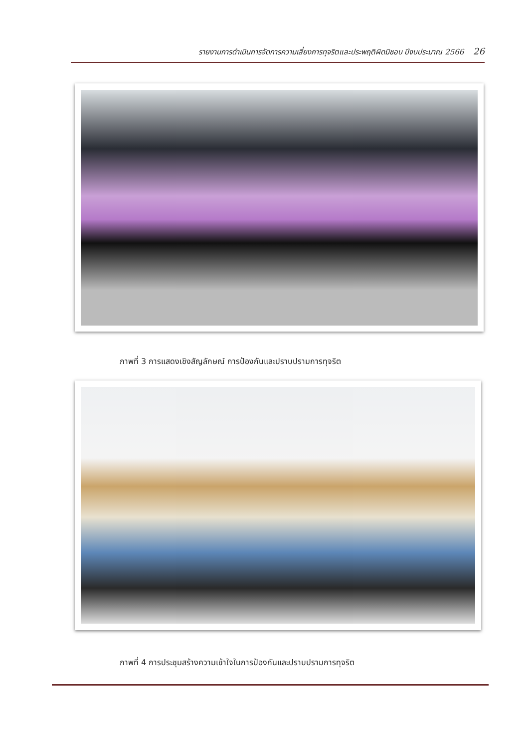รายงานการดำเนินการจัดการความเสี่ยงการทุจริตและประพฤติผิดมิชอบ ปีงบประมาณ 2566 26
ภาพที่ 3 การแสดงเชิงสัญลักษณ์ การป้องกันและปราบปรามการทุจริต
ภาพที่ 4 การประชุมสร้างความเข้าใจในการป้องกันและปราบปรามการทุจริต